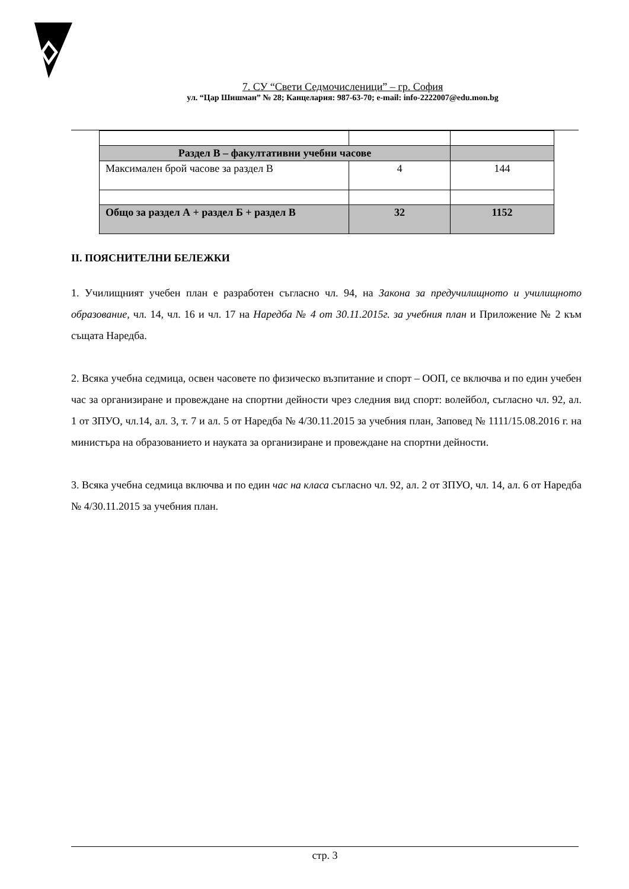7. СУ “Свети Седмочисленици” – гр. София
ул. “Цар Шишман” № 28; Канцелария: 987-63-70; e-mail: info-2222007@edu.mon.bg
| Раздел В – факултативни учебни часове | | |
| Максимален брой часове за раздел В | 4 | 144 |
| Общо за раздел А + раздел Б + раздел В | 32 | 1152 |
II. ПОЯСНИТЕЛНИ БЕЛЕЖКИ
1. Училищният учебен план е разработен съгласно чл. 94, на Закона за предучилищното и училищното образование, чл. 14, чл. 16 и чл. 17 на Наредба № 4 от 30.11.2015г. за учебния план и Приложение № 2 към същата Наредба.
2. Всяка учебна седмица, освен часовете по физическо възпитание и спорт – ООП, се включва и по един учебен час за организиране и провеждане на спортни дейности чрез следния вид спорт: волейбол, съгласно чл. 92, ал. 1 от ЗПУО, чл.14, ал. 3, т. 7 и ал. 5 от Наредба № 4/30.11.2015 за учебния план, Заповед № 1111/15.08.2016 г. на министъра на образованието и науката за организиране и провеждане на спортни дейности.
3. Всяка учебна седмица включва и по един час на класа съгласно чл. 92, ал. 2 от ЗПУО, чл. 14, ал. 6 от Наредба № 4/30.11.2015 за учебния план.
стр. 3